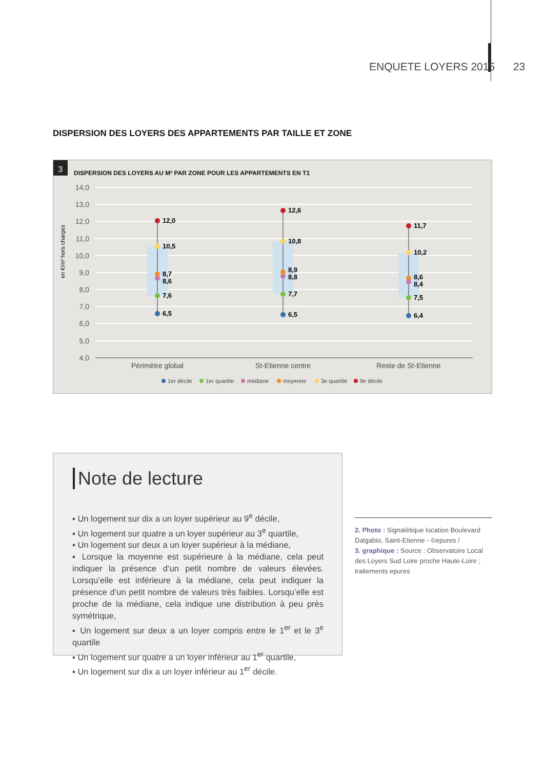ENQUETE LOYERS 2015 23
DISPERSION DES LOYERS DES APPARTEMENTS PAR TAILLE ET ZONE
3
DISPERSION DES LOYERS AU M² PAR ZONE POUR LES APPARTEMENTS EN T1
14,0
13,0
12,0
11,0
10,0
9,0
8,0
7,0
6,0
5,0
4,0
en €/m² hors charges
12,0
10,5
8,7
8,6
7,6
6,5
12,6
10,8
8,9
8,8
7,7
6,5
11,7
10,2
8,6
8,4
7,5
6,4
Périmètre global
St-Etienne centre
Reste de St-Etienne
1er décile
1er quartile
médiane
moyenne
3e quartile
9e décile
Note de lecture
▪ Un logement sur dix a un loyer supérieur au 9<sup>e</sup> décile,
▪ Un logement sur quatre a un loyer supérieur au 3<sup>e</sup> quartile,
▪ Un logement sur deux a un loyer supérieur à la médiane,
▪ Lorsque la moyenne est supérieure à la médiane, cela peut indiquer la présence d’un petit nombre de valeurs élevées. Lorsqu’elle est inférieure à la médiane, cela peut indiquer la présence d’un petit nombre de valeurs très faibles. Lorsqu’elle est proche de la médiane, cela indique une distribution à peu près symétrique,
▪ Un logement sur deux a un loyer compris entre le 1<sup>er</sup> et le 3<sup>e</sup> quartile
▪ Un logement sur quatre a un loyer inférieur au 1<sup>er</sup> quartile,
▪ Un logement sur dix a un loyer inférieur au 1<sup>er</sup> décile.
2. Photo : Signalétique location Boulevard Dalgabio, Saint-Etienne - ©epures /
3. graphique : Source : Observatoire Local des Loyers Sud Loire proche Haute-Loire ; traitements epures